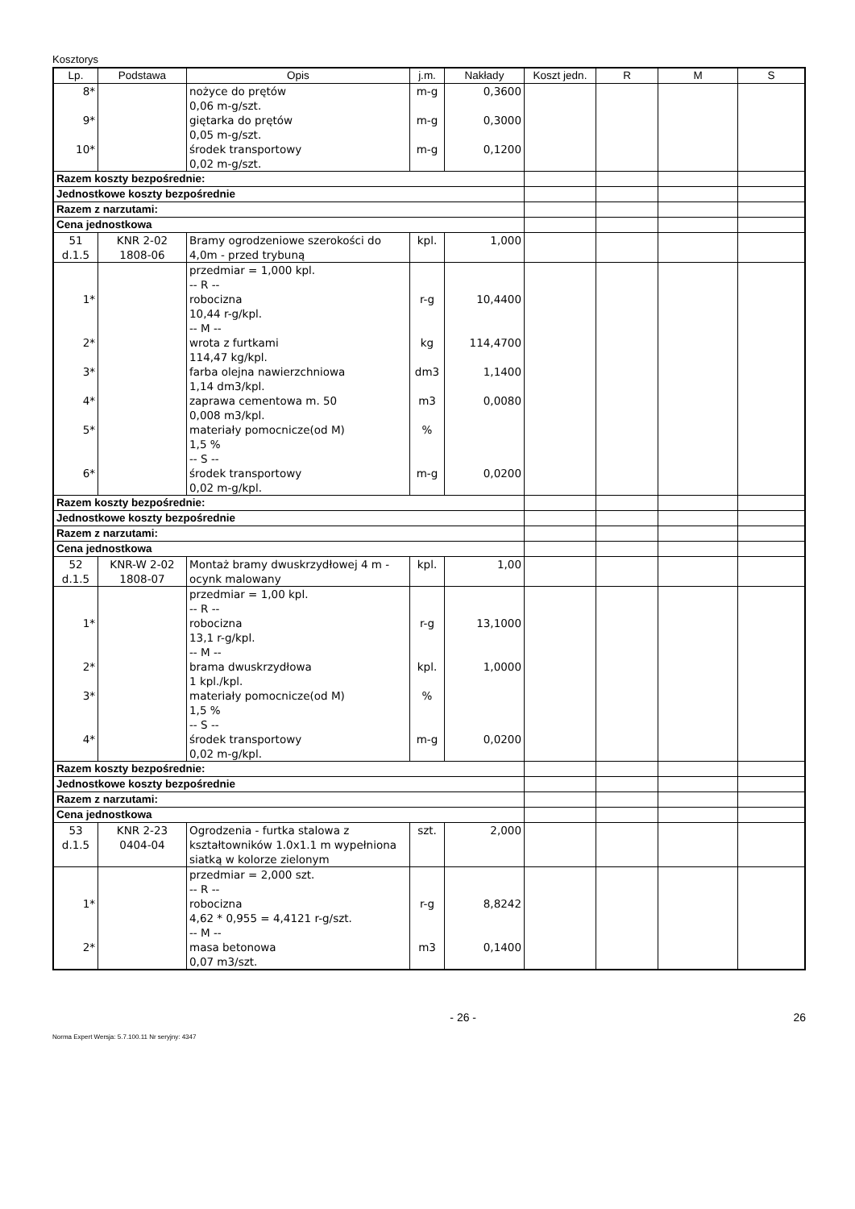Kosztorys
| Lp. | Podstawa | Opis | j.m. | Nakłady | Koszt jedn. | R | M | S |
| --- | --- | --- | --- | --- | --- | --- | --- | --- |
| 8* | | nożyce do prętów 0,06 m-g/szt. | m-g | 0,3600 | | | | |
| 9* | | giętarka do prętów 0,05 m-g/szt. | m-g | 0,3000 | | | | |
| 10* | | środek transportowy 0,02 m-g/szt. | m-g | 0,1200 | | | | |
| Razem koszty bezpośrednie: | | | | | | | | |
| Jednostkowe koszty bezpośrednie | | | | | | | | |
| Razem z narzutami: | | | | | | | | |
| Cena jednostkowa | | | | | | | | |
| 51 d.1.5 | KNR 2-02 1808-06 | Bramy ogrodzeniowe szerokości do 4,0m - przed trybuną | kpl. | 1,000 | | | | |
| 1* 2* 3* 4* 5* 6* | | przedmiar = 1,000 kpl. -- R -- robocizna 10,44 r-g/kpl. -- M -- wrota z furtkami 114,47 kg/kpl. farba olejna nawierzchniowa 1,14 dm3/kpl. zaprawa cementowa m. 50 0,008 m3/kpl. materiały pomocnicze(od M) 1,5 % -- S -- środek transportowy 0,02 m-g/kpl. | r-g kg dm3 m3 % m-g | 10,4400 114,4700 1,1400 0,0080 0,0200 | | | | |
| Razem koszty bezpośrednie: | | | | | | | | |
| Jednostkowe koszty bezpośrednie | | | | | | | | |
| Razem z narzutami: | | | | | | | | |
| Cena jednostkowa | | | | | | | | |
| 52 d.1.5 | KNR-W 2-02 1808-07 | Montaż bramy dwuskrzydłowej 4 m - ocynk malowany | kpl. | 1,00 | | | | |
| 1* 2* 3* 4* | | przedmiar = 1,00 kpl. -- R -- robocizna 13,1 r-g/kpl. -- M -- brama dwuskrzydłowa 1 kpl./kpl. materiały pomocnicze(od M) 1,5 % -- S -- środek transportowy 0,02 m-g/kpl. | r-g kpl. % m-g | 13,1000 1,0000 0,0200 | | | | |
| Razem koszty bezpośrednie: | | | | | | | | |
| Jednostkowe koszty bezpośrednie | | | | | | | | |
| Razem z narzutami: | | | | | | | | |
| Cena jednostkowa | | | | | | | | |
| 53 d.1.5 | KNR 2-23 0404-04 | Ogrodzenia - furtka stalowa z kształtowników 1.0x1.1 m wypełniona siatką w kolorze zielonym | szt. | 2,000 | | | | |
| 1* 2* | | przedmiar = 2,000 szt. -- R -- robocizna 4,62 * 0,955 = 4,4121 r-g/szt. -- M -- masa betonowa 0,07 m3/szt. | r-g m3 | 8,8242 0,1400 | | | | |
- 26 - 26
Norma Expert Wersja: 5.7.100.11 Nr seryjny: 4347